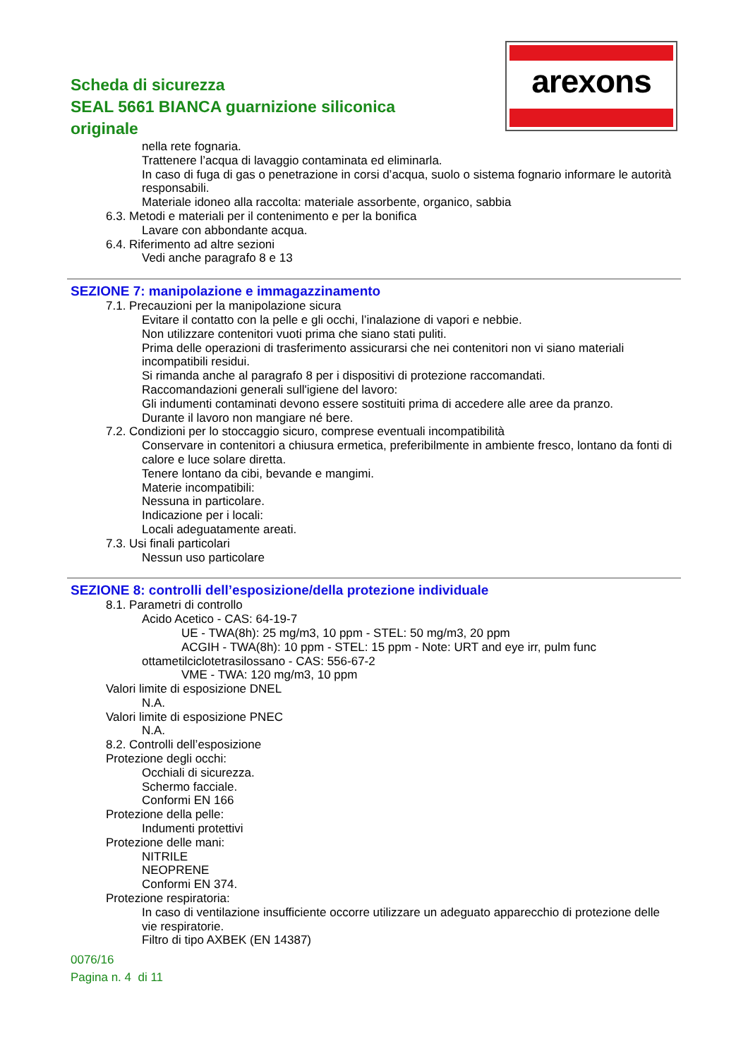Scheda di sicurezza
SEAL 5661 BIANCA guarnizione siliconica originale
arexons
nella rete fognaria.
Trattenere l’acqua di lavaggio contaminata ed eliminarla.
In caso di fuga di gas o penetrazione in corsi d’acqua, suolo o sistema fognario informare le autorità responsabili.
Materiale idoneo alla raccolta: materiale assorbente, organico, sabbia
6.3. Metodi e materiali per il contenimento e per la bonifica
Lavare con abbondante acqua.
6.4. Riferimento ad altre sezioni
Vedi anche paragrafo 8 e 13
SEZIONE 7: manipolazione e immagazzinamento
7.1. Precauzioni per la manipolazione sicura
Evitare il contatto con la pelle e gli occhi, l’inalazione di vapori e nebbie.
Non utilizzare contenitori vuoti prima che siano stati puliti.
Prima delle operazioni di trasferimento assicurarsi che nei contenitori non vi siano materiali incompatibili residui.
Si rimanda anche al paragrafo 8 per i dispositivi di protezione raccomandati.
Raccomandazioni generali sull'igiene del lavoro:
Gli indumenti contaminati devono essere sostituiti prima di accedere alle aree da pranzo.
Durante il lavoro non mangiare né bere.
7.2. Condizioni per lo stoccaggio sicuro, comprese eventuali incompatibilità
Conservare in contenitori a chiusura ermetica, preferibilmente in ambiente fresco, lontano da fonti di calore e luce solare diretta.
Tenere lontano da cibi, bevande e mangimi.
Materie incompatibili:
Nessuna in particolare.
Indicazione per i locali:
Locali adeguatamente areati.
7.3. Usi finali particolari
Nessun uso particolare
SEZIONE 8: controlli dell’esposizione/della protezione individuale
8.1. Parametri di controllo
Acido Acetico - CAS: 64-19-7
UE - TWA(8h): 25 mg/m3, 10 ppm - STEL: 50 mg/m3, 20 ppm
ACGIH - TWA(8h): 10 ppm - STEL: 15 ppm - Note: URT and eye irr, pulm func
ottametilciclotetrasilossano - CAS: 556-67-2
VME - TWA: 120 mg/m3, 10 ppm
Valori limite di esposizione DNEL
N.A.
Valori limite di esposizione PNEC
N.A.
8.2. Controlli dell’esposizione
Protezione degli occhi:
Occhiali di sicurezza.
Schermo facciale.
Conformi EN 166
Protezione della pelle:
Indumenti protettivi
Protezione delle mani:
NITRILE
NEOPRENE
Conformi EN 374.
Protezione respiratoria:
In caso di ventilazione insufficiente occorre utilizzare un adeguato apparecchio di protezione delle vie respiratorie.
Filtro di tipo AXBEK (EN 14387)
0076/16
Pagina n. 4 di 11